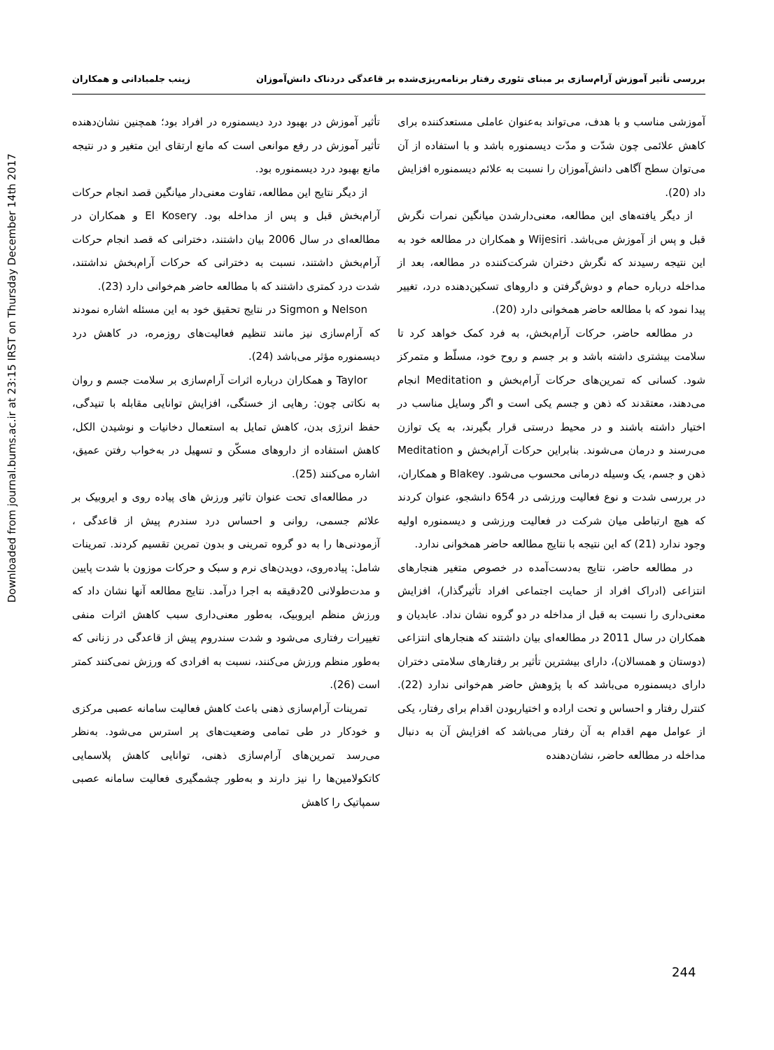Downloaded from journal.bums.ac.ir at 23:15 IRST on Thursday December 14th 2017
بررسی تأثیر آموزش آرام‌سازی بر مبنای تئوری رفتار برنامه‌ریزی‌شده بر قاعدگی دردناک دانش‌آموزان زینب جلمبادانی و همکاران
آموزشی مناسب و با هدف، می‌تواند به‌عنوان عاملی مستعدکننده برای کاهش علائمی چون شدّت و مدّت دیسمنوره باشد و با استفاده از آن می‌توان سطح آگاهی دانش‌آموزان را نسبت به علائم دیسمنوره افزایش داد (20).
از دیگر یافته‌های این مطالعه، معنی‌دارشدن میانگین نمرات نگرش قبل و پس از آموزش می‌باشد. Wijesiri و همکاران در مطالعه خود به این نتیجه رسیدند که نگرش دختران شرکت‌کننده در مطالعه، بعد از مداخله درباره حمام و دوش‌گرفتن و داروهای تسکین‌دهنده درد، تغییر پیدا نمود که با مطالعه حاضر همخوانی دارد (20).
در مطالعه حاضر، حرکات آرام‌بخش، به فرد کمک خواهد کرد تا سلامت بیشتری داشته باشد و بر جسم و روح خود، مسلّط و متمرکز شود. کسانی که تمرین‌های حرکات آرام‌بخش و Meditation انجام می‌دهند، معتقدند که ذهن و جسم یکی است و اگر وسایل مناسب در اختیار داشته باشند و در محیط درستی قرار بگیرند، به یک توازن می‌رسند و درمان می‌شوند. بنابراین حرکات آرام‌بخش و Meditation ذهن و جسم، یک وسیله درمانی محسوب می‌شود. Blakey و همکاران، در بررسی شدت و نوع فعالیت ورزشی در 654 دانشجو، عنوان کردند که هیچ ارتباطی میان شرکت در فعالیت ورزشی و دیسمنوره اولیه وجود ندارد (21) که این نتیجه با نتایج مطالعه حاضر همخوانی ندارد.
در مطالعه حاضر، نتایج به‌دست‌آمده در خصوص متغیر هنجارهای انتزاعی (ادراک افراد از حمایت اجتماعی افراد تأثیرگذار)، افزایش معنی‌داری را نسبت به قبل از مداخله در دو گروه نشان نداد. عابدیان و همکاران در سال 2011 در مطالعه‌ای بیان داشتند که هنجارهای انتزاعی (دوستان و همسالان)، دارای بیشترین تأثیر بر رفتارهای سلامتی دختران دارای دیسمنوره می‌باشد که با پژوهش حاضر هم‌خوانی ندارد (22). کنترل رفتار و احساس و تحت اراده و اختیاربودن اقدام برای رفتار، یکی از عوامل مهم اقدام به آن رفتار می‌باشد که افزایش آن به دنبال مداخله در مطالعه حاضر، نشان‌دهنده
تأثیر آموزش در بهبود درد دیسمنوره در افراد بود؛ همچنین نشان‌دهنده تأثیر آموزش در رفع موانعی است که مانع ارتقای این متغیر و در نتیجه مانع بهبود درد دیسمنوره بود.
از دیگر نتایج این مطالعه، تفاوت معنی‌دار میانگین قصد انجام حرکات آرام‌بخش قبل و پس از مداخله بود. El Kosery و همکاران در مطالعه‌ای در سال 2006 بیان داشتند، دخترانی که قصد انجام حرکات آرام‌بخش داشتند، نسبت به دخترانی که حرکات آرام‌بخش نداشتند، شدت درد کمتری داشتند که با مطالعه حاضر هم‌خوانی دارد (23).
Nelson و Sigmon در نتایج تحقیق خود به این مسئله اشاره نمودند که آرام‌سازی نیز مانند تنظیم فعالیت‌های روزمره، در کاهش درد دیسمنوره مؤثر می‌باشد (24).
Taylor و همکاران درباره اثرات آرام‌سازی بر سلامت جسم و روان به نکاتی چون: رهایی از خستگی، افزایش توانایی مقابله با تنیدگی، حفظ انرژی بدن، کاهش تمایل به استعمال دخانیات و نوشیدن الکل، کاهش استفاده از داروهای مسکّن و تسهیل در به‌خواب رفتن عمیق، اشاره می‌کنند (25).
در مطالعه‌ای تحت عنوان تاثیر ورزش های پیاده روی و ایروبیک بر علائم جسمی، روانی و احساس درد سندرم پیش از قاعدگی ، آزمودنی‌ها را به دو گروه تمرینی و بدون تمرین تقسیم کردند. تمرینات شامل: پیاده‌روی، دویدن‌های نرم و سبک و حرکات موزون با شدت پایین و مدت‌طولانی 20دقیقه به اجرا درآمد. نتایج مطالعه آنها نشان داد که ورزش منظم ایروبیک، به‌طور معنی‌داری سبب کاهش اثرات منفی تغییرات رفتاری می‌شود و شدت سندروم پیش از قاعدگی در زنانی که به‌طور منظم ورزش می‌کنند، نسبت به افرادی که ورزش نمی‌کنند کمتر است (26).
تمرینات آرام‌سازی ذهنی باعث کاهش فعالیت سامانه عصبی مرکزی و خودکار در طی تمامی وضعیت‌های پر استرس می‌شود. به‌نظر می‌رسد تمرین‌های آرام‌سازی ذهنی، توانایی کاهش پلاسمایی کاتکولامین‌ها را نیز دارند و به‌طور چشمگیری فعالیت سامانه عصبی سمپاتیک را کاهش
244